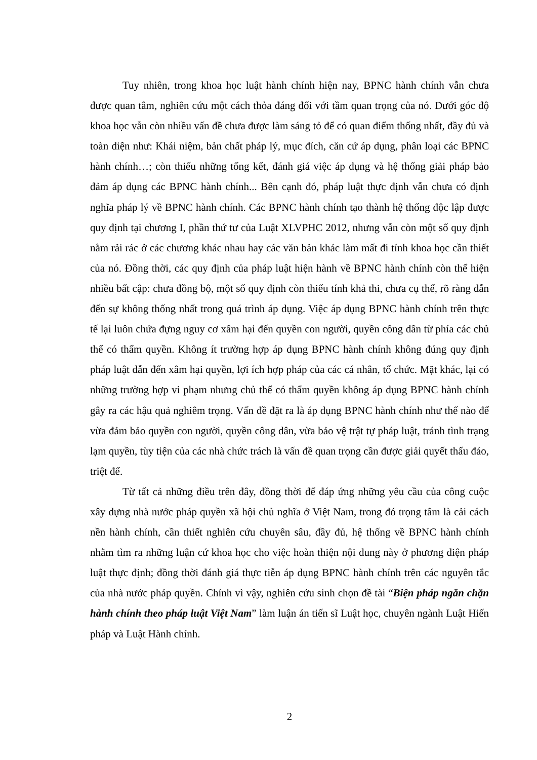Tuy nhiên, trong khoa học luật hành chính hiện nay, BPNC hành chính vẫn chưa được quan tâm, nghiên cứu một cách thỏa đáng đối với tầm quan trọng của nó. Dưới góc độ khoa học vẫn còn nhiều vấn đề chưa được làm sáng tỏ để có quan điểm thống nhất, đầy đủ và toàn diện như: Khái niệm, bản chất pháp lý, mục đích, căn cứ áp dụng, phân loại các BPNC hành chính…; còn thiếu những tổng kết, đánh giá việc áp dụng và hệ thống giải pháp bảo đảm áp dụng các BPNC hành chính... Bên cạnh đó, pháp luật thực định vẫn chưa có định nghĩa pháp lý về BPNC hành chính. Các BPNC hành chính tạo thành hệ thống độc lập được quy định tại chương I, phần thứ tư của Luật XLVPHC 2012, nhưng vẫn còn một số quy định nằm rải rác ở các chương khác nhau hay các văn bản khác làm mất đi tính khoa học cần thiết của nó. Đồng thời, các quy định của pháp luật hiện hành về BPNC hành chính còn thể hiện nhiều bất cập: chưa đồng bộ, một số quy định còn thiếu tính khả thi, chưa cụ thể, rõ ràng dẫn đến sự không thống nhất trong quá trình áp dụng. Việc áp dụng BPNC hành chính trên thực tế lại luôn chứa đựng nguy cơ xâm hại đến quyền con người, quyền công dân từ phía các chủ thể có thẩm quyền. Không ít trường hợp áp dụng BPNC hành chính không đúng quy định pháp luật dẫn đến xâm hại quyền, lợi ích hợp pháp của các cá nhân, tổ chức. Mặt khác, lại có những trường hợp vi phạm nhưng chủ thể có thẩm quyền không áp dụng BPNC hành chính gây ra các hậu quả nghiêm trọng. Vấn đề đặt ra là áp dụng BPNC hành chính như thế nào để vừa đảm bảo quyền con người, quyền công dân, vừa bảo vệ trật tự pháp luật, tránh tình trạng lạm quyền, tùy tiện của các nhà chức trách là vấn đề quan trọng cần được giải quyết thấu đáo, triệt để.
Từ tất cả những điều trên đây, đồng thời để đáp ứng những yêu cầu của công cuộc xây dựng nhà nước pháp quyền xã hội chủ nghĩa ở Việt Nam, trong đó trọng tâm là cải cách nền hành chính, cần thiết nghiên cứu chuyên sâu, đầy đủ, hệ thống về BPNC hành chính nhằm tìm ra những luận cứ khoa học cho việc hoàn thiện nội dung này ở phương diện pháp luật thực định; đồng thời đánh giá thực tiễn áp dụng BPNC hành chính trên các nguyên tắc của nhà nước pháp quyền. Chính vì vậy, nghiên cứu sinh chọn đề tài “Biện pháp ngăn chặn hành chính theo pháp luật Việt Nam” làm luận án tiến sĩ Luật học, chuyên ngành Luật Hiến pháp và Luật Hành chính.
2